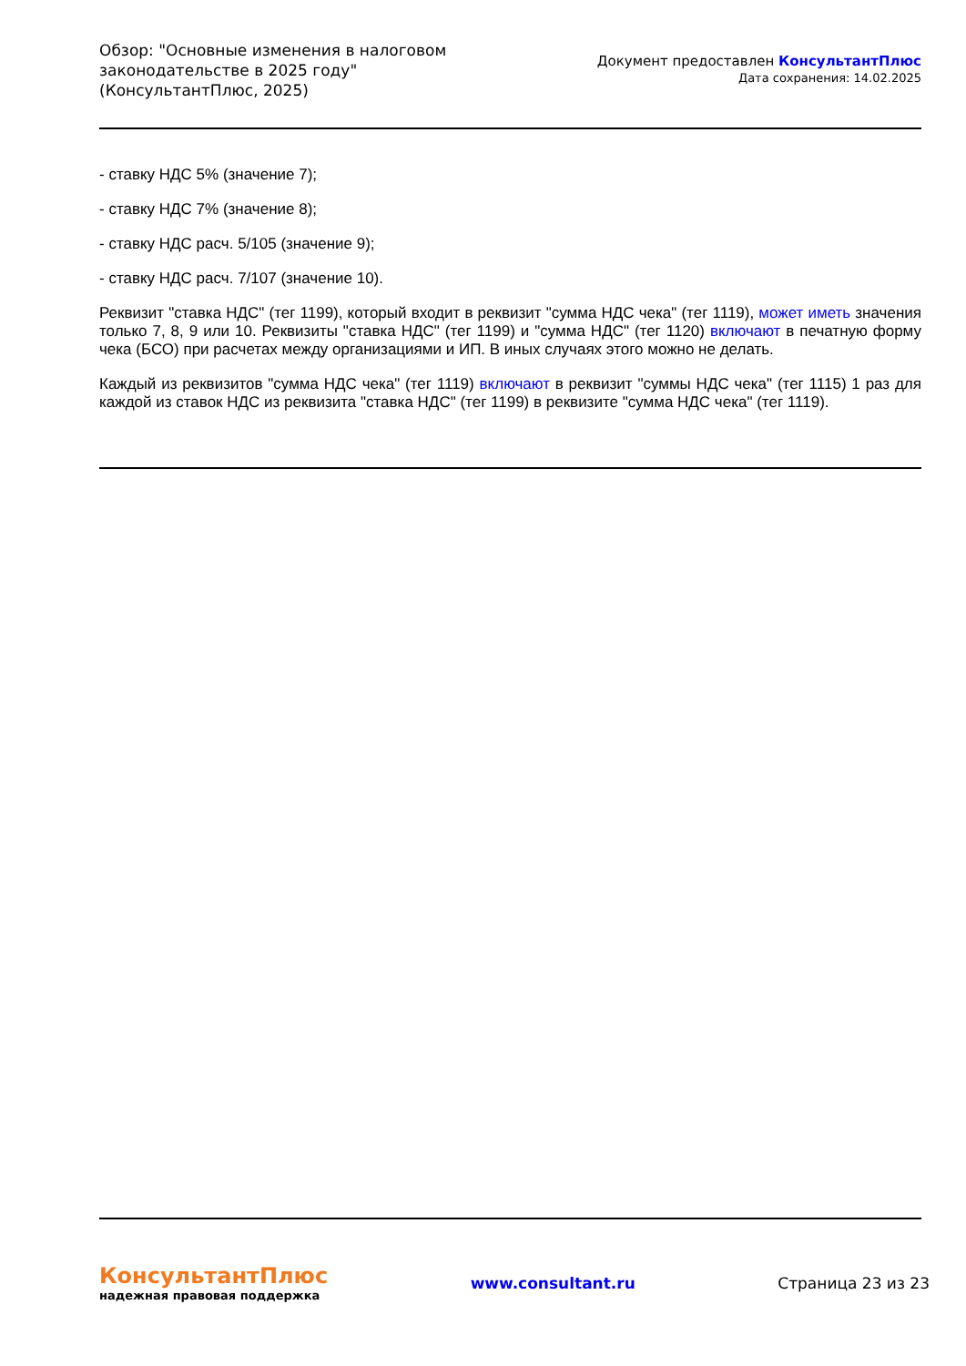Обзор: "Основные изменения в налоговом
законодательстве в 2025 году"
(КонсультантПлюс, 2025)
Документ предоставлен КонсультантПлюс
Дата сохранения: 14.02.2025
- ставку НДС 5% (значение 7);
- ставку НДС 7% (значение 8);
- ставку НДС расч. 5/105 (значение 9);
- ставку НДС расч. 7/107 (значение 10).
Реквизит "ставка НДС" (тег 1199), который входит в реквизит "сумма НДС чека" (тег 1119), может иметь значения только 7, 8, 9 или 10. Реквизиты "ставка НДС" (тег 1199) и "сумма НДС" (тег 1120) включают в печатную форму чека (БСО) при расчетах между организациями и ИП. В иных случаях этого можно не делать.
Каждый из реквизитов "сумма НДС чека" (тег 1119) включают в реквизит "суммы НДС чека" (тег 1115) 1 раз для каждой из ставок НДС из реквизита "ставка НДС" (тег 1199) в реквизите "сумма НДС чека" (тег 1119).
КонсультантПлюс
надежная правовая поддержка
www.consultant.ru Страница 23 из 23